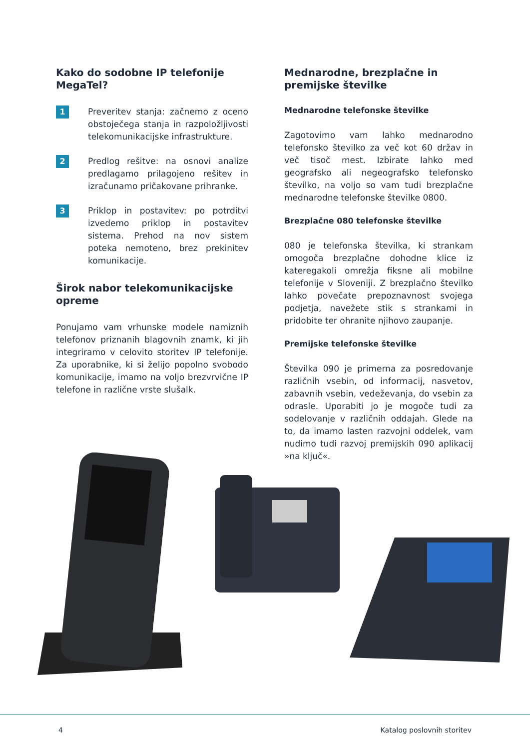Kako do sodobne IP telefonije MegaTel?
1
Preveritev stanja: začnemo z oceno obstoječega stanja in razpoložljivosti telekomunikacijske infrastrukture.
2
Predlog rešitve: na osnovi analize predlagamo prilagojeno rešitev in izračunamo pričakovane prihranke.
3
Priklop in postavitev: po potrditvi izvedemo priklop in postavitev sistema. Prehod na nov sistem poteka nemoteno, brez prekinitev komunikacije.
Širok nabor telekomunikacijske opreme
Ponujamo vam vrhunske modele namiznih telefonov priznanih blagovnih znamk, ki jih integriramo v celovito storitev IP telefonije. Za uporabnike, ki si želijo popolno svobodo komunikacije, imamo na voljo brezvrvične IP telefone in različne vrste slušalk.
Mednarodne, brezplačne in premijske številke
Mednarodne telefonske številke
Zagotovimo vam lahko mednarodno telefonsko številko za več kot 60 držav in več tisoč mest. Izbirate lahko med geografsko ali negeografsko telefonsko številko, na voljo so vam tudi brezplačne mednarodne telefonske številke 0800.
Brezplačne 080 telefonske številke
080 je telefonska številka, ki strankam omogoča brezplačne dohodne klice iz kateregakoli omrežja fiksne ali mobilne telefonije v Sloveniji. Z brezplačno številko lahko povečate prepoznavnost svojega podjetja, navežete stik s strankami in pridobite ter ohranite njihovo zaupanje.
Premijske telefonske številke
Številka 090 je primerna za posredovanje različnih vsebin, od informacij, nasvetov, zabavnih vsebin, vedeževanja, do vsebin za odrasle. Uporabiti jo je mogoče tudi za sodelovanje v različnih oddajah. Glede na to, da imamo lasten razvojni oddelek, vam nudimo tudi razvoj premijskih 090 aplikacij »na ključ«.
4 Katalog poslovnih storitev